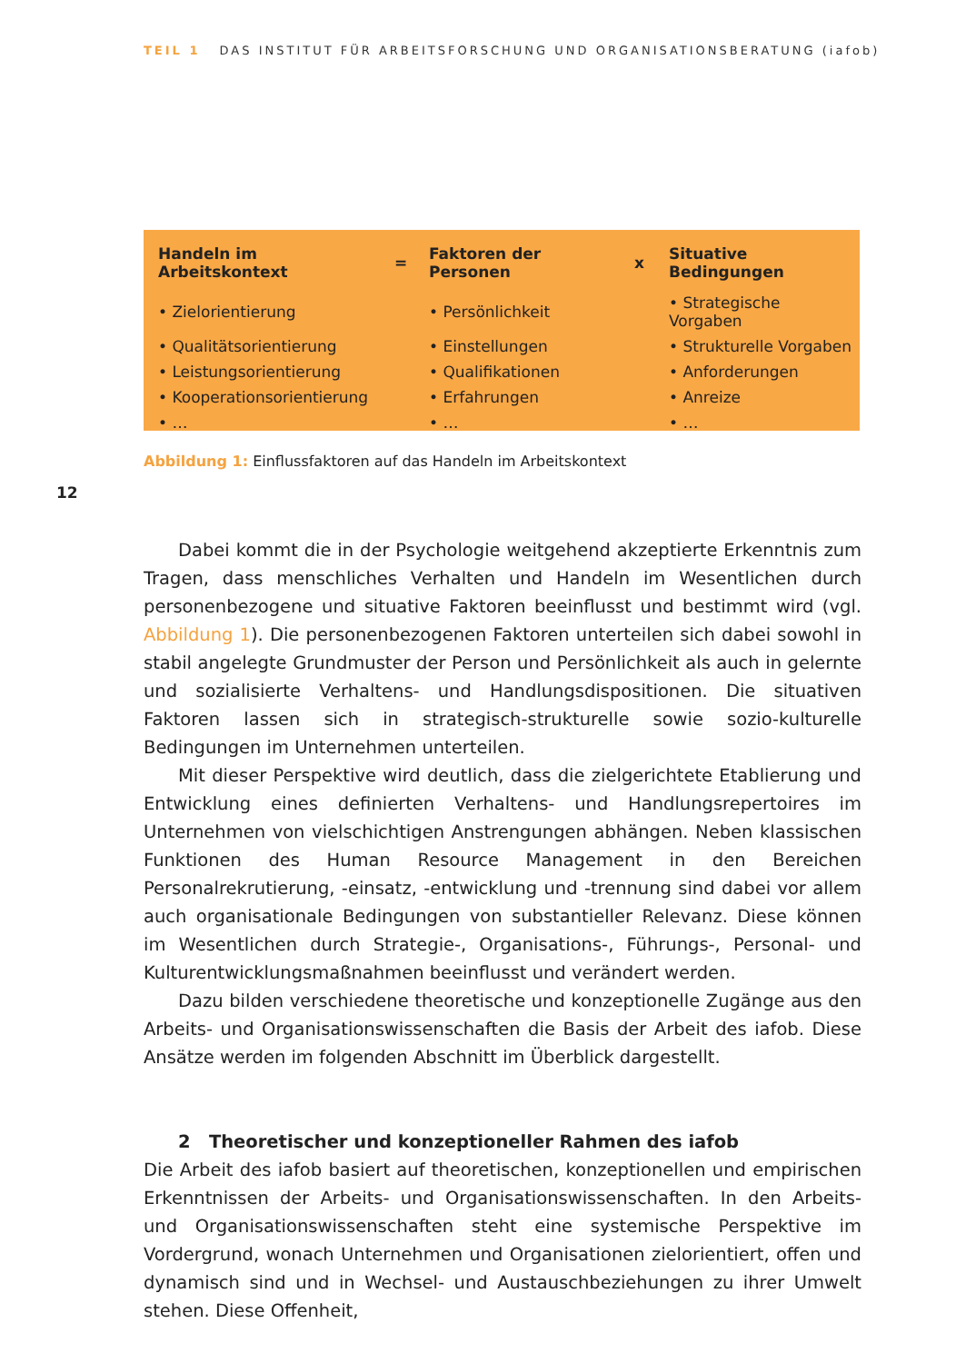TEIL 1 DAS INSTITUT FÜR ARBEITSFORSCHUNG UND ORGANISATIONSBERATUNG (iafob)
| Handeln im Arbeitskontext | = | Faktoren der Personen | x | Situative Bedingungen |
| --- | --- | --- | --- | --- |
| • Zielorientierung | | • Persönlichkeit | | • Strategische Vorgaben |
| • Qualitätsorientierung | | • Einstellungen | | • Strukturelle Vorgaben |
| • Leistungsorientierung | | • Qualifikationen | | • Anforderungen |
| • Kooperationsorientierung | | • Erfahrungen | | • Anreize |
| • … | | • … | | • … |
Abbildung 1: Einflussfaktoren auf das Handeln im Arbeitskontext
12
Dabei kommt die in der Psychologie weitgehend akzeptierte Erkenntnis zum Tragen, dass menschliches Verhalten und Handeln im Wesentlichen durch personenbezogene und situative Faktoren beeinflusst und bestimmt wird (vgl. Abbildung 1). Die personenbezogenen Faktoren unterteilen sich dabei sowohl in stabil angelegte Grundmuster der Person und Persönlichkeit als auch in gelernte und sozialisierte Verhaltens- und Handlungsdispositionen. Die situativen Faktoren lassen sich in strategisch-strukturelle sowie sozio-kulturelle Bedingungen im Unternehmen unterteilen.
Mit dieser Perspektive wird deutlich, dass die zielgerichtete Etablierung und Entwicklung eines definierten Verhaltens- und Handlungsrepertoires im Unternehmen von vielschichtigen Anstrengungen abhängen. Neben klassischen Funktionen des Human Resource Management in den Bereichen Personalrekrutierung, -einsatz, -entwicklung und -trennung sind dabei vor allem auch organisationale Bedingungen von substantieller Relevanz. Diese können im Wesentlichen durch Strategie-, Organisations-, Führungs-, Personal- und Kulturentwicklungsmaßnahmen beeinflusst und verändert werden.
Dazu bilden verschiedene theoretische und konzeptionelle Zugänge aus den Arbeits- und Organisationswissenschaften die Basis der Arbeit des iafob. Diese Ansätze werden im folgenden Abschnitt im Überblick dargestellt.
2 Theoretischer und konzeptioneller Rahmen des iafob
Die Arbeit des iafob basiert auf theoretischen, konzeptionellen und empirischen Erkenntnissen der Arbeits- und Organisationswissenschaften. In den Arbeits- und Organisationswissenschaften steht eine systemische Perspektive im Vordergrund, wonach Unternehmen und Organisationen zielorientiert, offen und dynamisch sind und in Wechsel- und Austauschbeziehungen zu ihrer Umwelt stehen. Diese Offenheit,